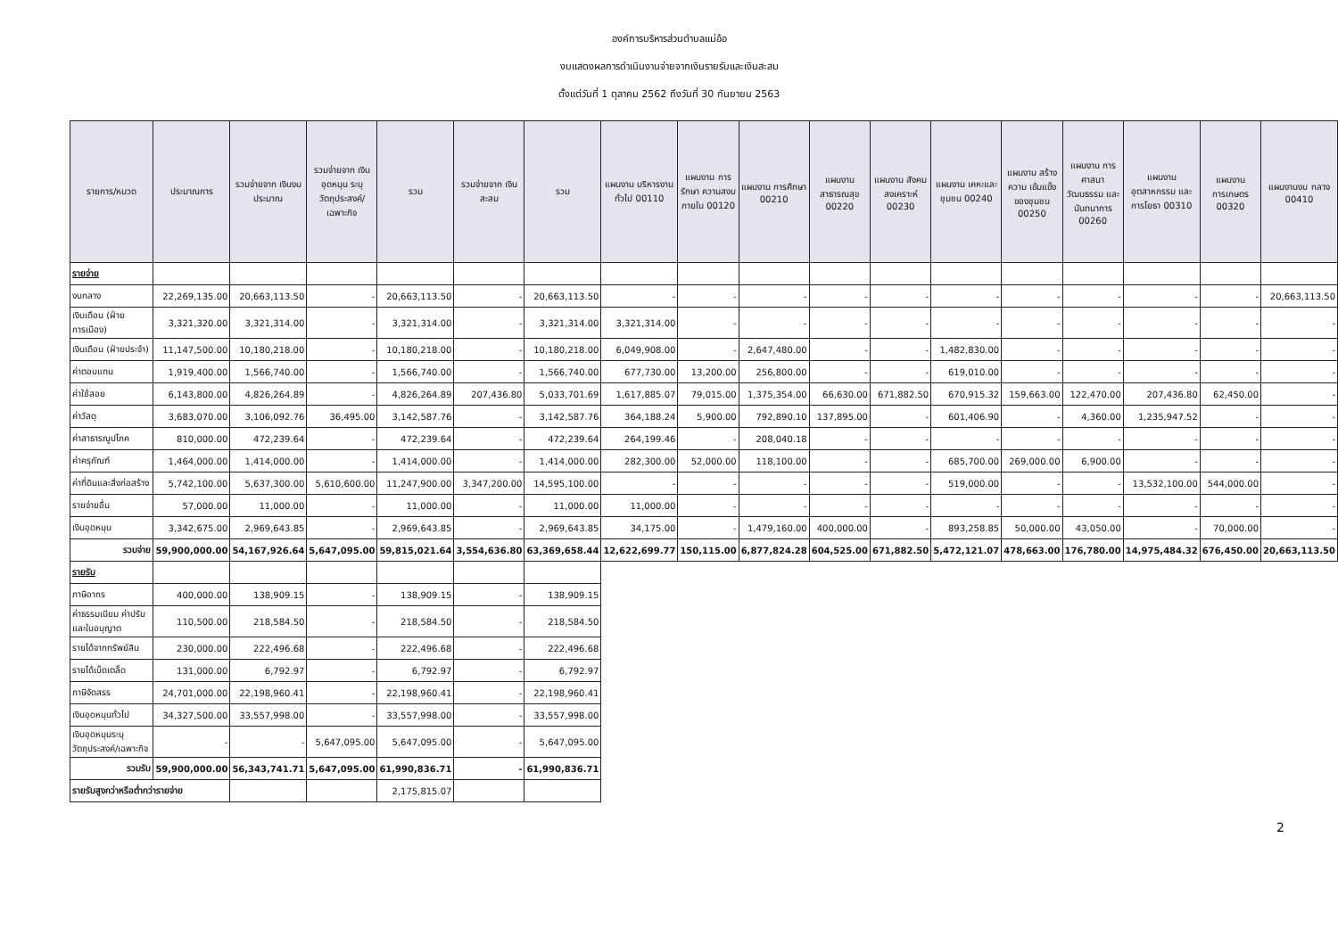องค์การบริหารส่วนตำบลแม่อ้อ
งบแสดงผลการดำเนินงานจ่ายจากเงินรายรับและเงินสะสม
ตั้งแต่วันที่ 1 ตุลาคม 2562 ถึงวันที่ 30 กันยายน 2563
| รายการ/หมวด | ประมาณการ | รวมจ่ายจาก เงินงบประมาณ | รวมจ่ายจาก เงินอุดหนุน ระบุ วัตถุประสงค์/ เฉพาะกิจ | รวม | รวมจ่ายจาก เงินสะสม | รวม | แผนงาน บริหารงานทั่วไป 00110 | แผนงาน การรักษา ความสงบ ภายใน 00120 | แผนงาน การศึกษา 00210 | แผนงาน สาธารณสุข 00220 | แผนงาน สังคม สงเคราะห์ 00230 | แผนงาน เคหะและ ชุมชน 00240 | แผนงาน สร้างความ เข้มแข็ง ของชุมชน 00250 | แผนงาน การศาสนา วัฒนธรรม และ นันทนาการ 00260 | แผนงาน อุตสาหกรรม และการโยธา 00310 | แผนงาน การเกษตร 00320 | แผนงานงบ กลาง 00410 |
| --- | --- | --- | --- | --- | --- | --- | --- | --- | --- | --- | --- | --- | --- | --- | --- | --- | --- |
| รายจ่าย | | | | | | | | | | | | | | | | | |
| งบกลาง | 22,269,135.00 | 20,663,113.50 | - | 20,663,113.50 | - | 20,663,113.50 | - | - | - | - | - | - | - | - | - | - | 20,663,113.50 |
| เงินเดือน (ฝ่ายการเมือง) | 3,321,320.00 | 3,321,314.00 | - | 3,321,314.00 | - | 3,321,314.00 | 3,321,314.00 | - | - | - | - | - | - | - | - | - | - |
| เงินเดือน (ฝ่ายประจำ) | 11,147,500.00 | 10,180,218.00 | - | 10,180,218.00 | - | 10,180,218.00 | 6,049,908.00 | - | 2,647,480.00 | - | - | 1,482,830.00 | - | - | - | - | - |
| ค่าตอบแทน | 1,919,400.00 | 1,566,740.00 | - | 1,566,740.00 | - | 1,566,740.00 | 677,730.00 | 13,200.00 | 256,800.00 | - | - | 619,010.00 | - | - | - | - | - |
| ค่าใช้สอย | 6,143,800.00 | 4,826,264.89 | - | 4,826,264.89 | 207,436.80 | 5,033,701.69 | 1,617,885.07 | 79,015.00 | 1,375,354.00 | 66,630.00 | 671,882.50 | 670,915.32 | 159,663.00 | 122,470.00 | 207,436.80 | 62,450.00 | - |
| ค่าวัสดุ | 3,683,070.00 | 3,106,092.76 | 36,495.00 | 3,142,587.76 | - | 3,142,587.76 | 364,188.24 | 5,900.00 | 792,890.10 | 137,895.00 | - | 601,406.90 | - | 4,360.00 | 1,235,947.52 | - | - |
| ค่าสาธารณูปโภค | 810,000.00 | 472,239.64 | - | 472,239.64 | - | 472,239.64 | 264,199.46 | - | 208,040.18 | - | - | - | - | - | - | - | - |
| ค่าครุภัณฑ์ | 1,464,000.00 | 1,414,000.00 | - | 1,414,000.00 | - | 1,414,000.00 | 282,300.00 | 52,000.00 | 118,100.00 | - | - | 685,700.00 | 269,000.00 | 6,900.00 | - | - | - |
| ค่าที่ดินและสิ่งก่อสร้าง | 5,742,100.00 | 5,637,300.00 | 5,610,600.00 | 11,247,900.00 | 3,347,200.00 | 14,595,100.00 | - | - | - | - | - | 519,000.00 | - | - | 13,532,100.00 | 544,000.00 | - |
| รายจ่ายอื่น | 57,000.00 | 11,000.00 | - | 11,000.00 | - | 11,000.00 | 11,000.00 | - | - | - | - | - | - | - | - | - | - |
| เงินอุดหนุน | 3,342,675.00 | 2,969,643.85 | - | 2,969,643.85 | - | 2,969,643.85 | 34,175.00 | - | 1,479,160.00 | 400,000.00 | - | 893,258.85 | 50,000.00 | 43,050.00 | - | 70,000.00 | - |
| รวมจ่าย | 59,900,000.00 | 54,167,926.64 | 5,647,095.00 | 59,815,021.64 | 3,554,636.80 | 63,369,658.44 | 12,622,699.77 | 150,115.00 | 6,877,824.28 | 604,525.00 | 671,882.50 | 5,472,121.07 | 478,663.00 | 176,780.00 | 14,975,484.32 | 676,450.00 | 20,663,113.50 |
| รายรับ | | | | | | | | | | | | | | | | | |
| ภาษีอากร | 400,000.00 | 138,909.15 | - | 138,909.15 | - | 138,909.15 | | | | | | | | | | | |
| ค่าธรรมเนียม ค่าปรับ และใบอนุญาต | 110,500.00 | 218,584.50 | - | 218,584.50 | - | 218,584.50 | | | | | | | | | | | |
| รายได้จากทรัพย์สิน | 230,000.00 | 222,496.68 | - | 222,496.68 | - | 222,496.68 | | | | | | | | | | | |
| รายได้เบ็ดเตล็ด | 131,000.00 | 6,792.97 | - | 6,792.97 | - | 6,792.97 | | | | | | | | | | | |
| ภาษีจัดสรร | 24,701,000.00 | 22,198,960.41 | - | 22,198,960.41 | - | 22,198,960.41 | | | | | | | | | | | |
| เงินอุดหนุนทั่วไป | 34,327,500.00 | 33,557,998.00 | - | 33,557,998.00 | - | 33,557,998.00 | | | | | | | | | | | |
| เงินอุดหนุนระบุวัตถุประสงค์/เฉพาะกิจ | - | - | 5,647,095.00 | 5,647,095.00 | - | 5,647,095.00 | | | | | | | | | | | |
| รวมรับ | 59,900,000.00 | 56,343,741.71 | 5,647,095.00 | 61,990,836.71 | - | 61,990,836.71 | | | | | | | | | | | |
| รายรับสูงกว่าหรือต่ำกว่ารายจ่าย | | | | 2,175,815.07 | | | | | | | | | | | | | |
2